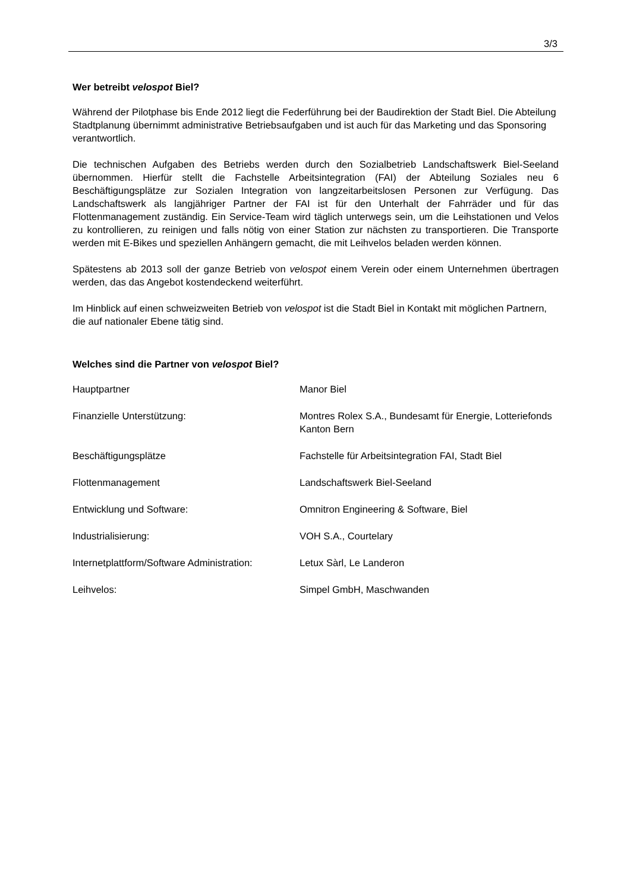3/3
Wer betreibt velospot Biel?
Während der Pilotphase bis Ende 2012 liegt die Federführung bei der Baudirektion der Stadt Biel. Die Abteilung Stadtplanung übernimmt administrative Betriebsaufgaben und ist auch für das Marketing und das Sponsoring verantwortlich.
Die technischen Aufgaben des Betriebs werden durch den Sozialbetrieb Landschaftswerk Biel-Seeland übernommen. Hierfür stellt die Fachstelle Arbeitsintegration (FAI) der Abteilung Soziales neu 6 Beschäftigungsplätze zur Sozialen Integration von langzeitarbeitslosen Personen zur Verfügung. Das Landschaftswerk als langjähriger Partner der FAI ist für den Unterhalt der Fahrräder und für das Flottenmanagement zuständig. Ein Service-Team wird täglich unterwegs sein, um die Leihstationen und Velos zu kontrollieren, zu reinigen und falls nötig von einer Station zur nächsten zu transportieren. Die Transporte werden mit E-Bikes und speziellen Anhängern gemacht, die mit Leihvelos beladen werden können.
Spätestens ab 2013 soll der ganze Betrieb von velospot einem Verein oder einem Unternehmen übertragen werden, das das Angebot kostendeckend weiterführt.
Im Hinblick auf einen schweizweiten Betrieb von velospot ist die Stadt Biel in Kontakt mit möglichen Partnern, die auf nationaler Ebene tätig sind.
Welches sind die Partner von velospot Biel?
| Hauptpartner | Manor Biel |
| Finanzielle Unterstützung: | Montres Rolex S.A., Bundesamt für Energie, Lotteriefonds Kanton Bern |
| Beschäftigungsplätze | Fachstelle für Arbeitsintegration FAI, Stadt Biel |
| Flottenmanagement | Landschaftswerk Biel-Seeland |
| Entwicklung und Software: | Omnitron Engineering & Software, Biel |
| Industrialisierung: | VOH S.A., Courtelary |
| Internetplattform/Software Administration: | Letux Sàrl, Le Landeron |
| Leihvelos: | Simpel GmbH, Maschwanden |